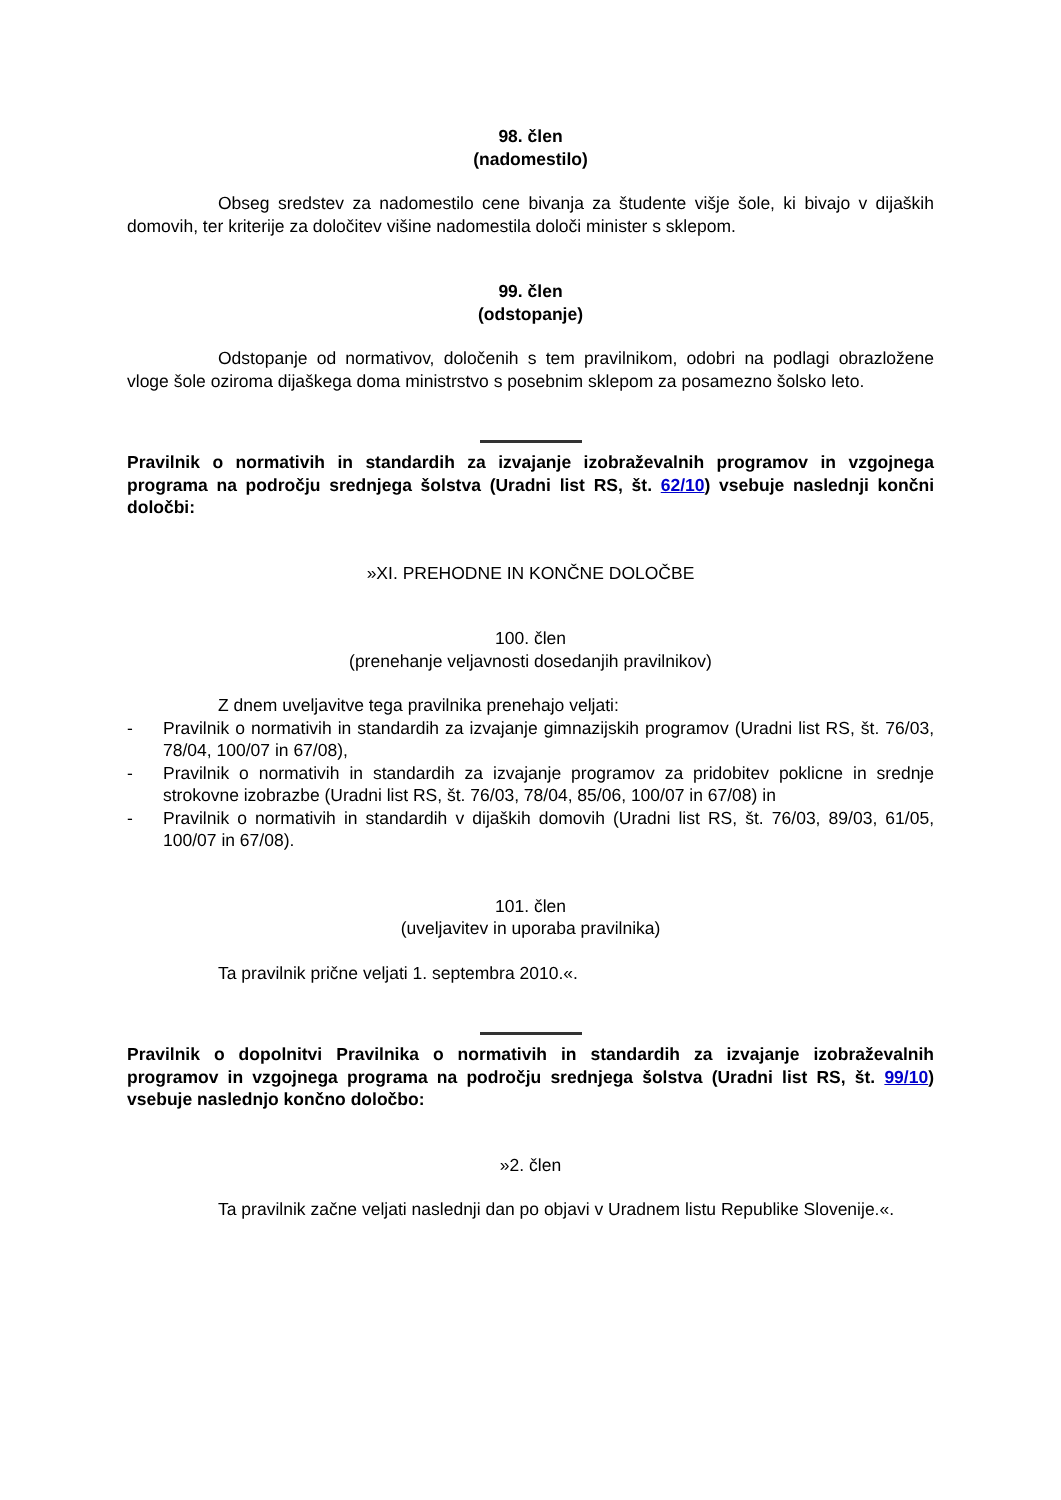98. člen
(nadomestilo)
Obseg sredstev za nadomestilo cene bivanja za študente višje šole, ki bivajo v dijaških domovih, ter kriterije za določitev višine nadomestila določi minister s sklepom.
99. člen
(odstopanje)
Odstopanje od normativov, določenih s tem pravilnikom, odobri na podlagi obrazložene vloge šole oziroma dijaškega doma ministrstvo s posebnim sklepom za posamezno šolsko leto.
Pravilnik o normativih in standardih za izvajanje izobraževalnih programov in vzgojnega programa na področju srednjega šolstva (Uradni list RS, št. 62/10) vsebuje naslednji končni določbi:
»XI. PREHODNE IN KONČNE DOLOČBE
100. člen
(prenehanje veljavnosti dosedanjih pravilnikov)
Z dnem uveljavitve tega pravilnika prenehajo veljati:
- Pravilnik o normativih in standardih za izvajanje gimnazijskih programov (Uradni list RS, št. 76/03, 78/04, 100/07 in 67/08),
- Pravilnik o normativih in standardih za izvajanje programov za pridobitev poklicne in srednje strokovne izobrazbe (Uradni list RS, št. 76/03, 78/04, 85/06, 100/07 in 67/08) in
- Pravilnik o normativih in standardih v dijaških domovih (Uradni list RS, št. 76/03, 89/03, 61/05, 100/07 in 67/08).
101. člen
(uveljavitev in uporaba pravilnika)
Ta pravilnik prične veljati 1. septembra 2010.«.
Pravilnik o dopolnitvi Pravilnika o normativih in standardih za izvajanje izobraževalnih programov in vzgojnega programa na področju srednjega šolstva (Uradni list RS, št. 99/10) vsebuje naslednjo končno določbo:
»2. člen
Ta pravilnik začne veljati naslednji dan po objavi v Uradnem listu Republike Slovenije.«.